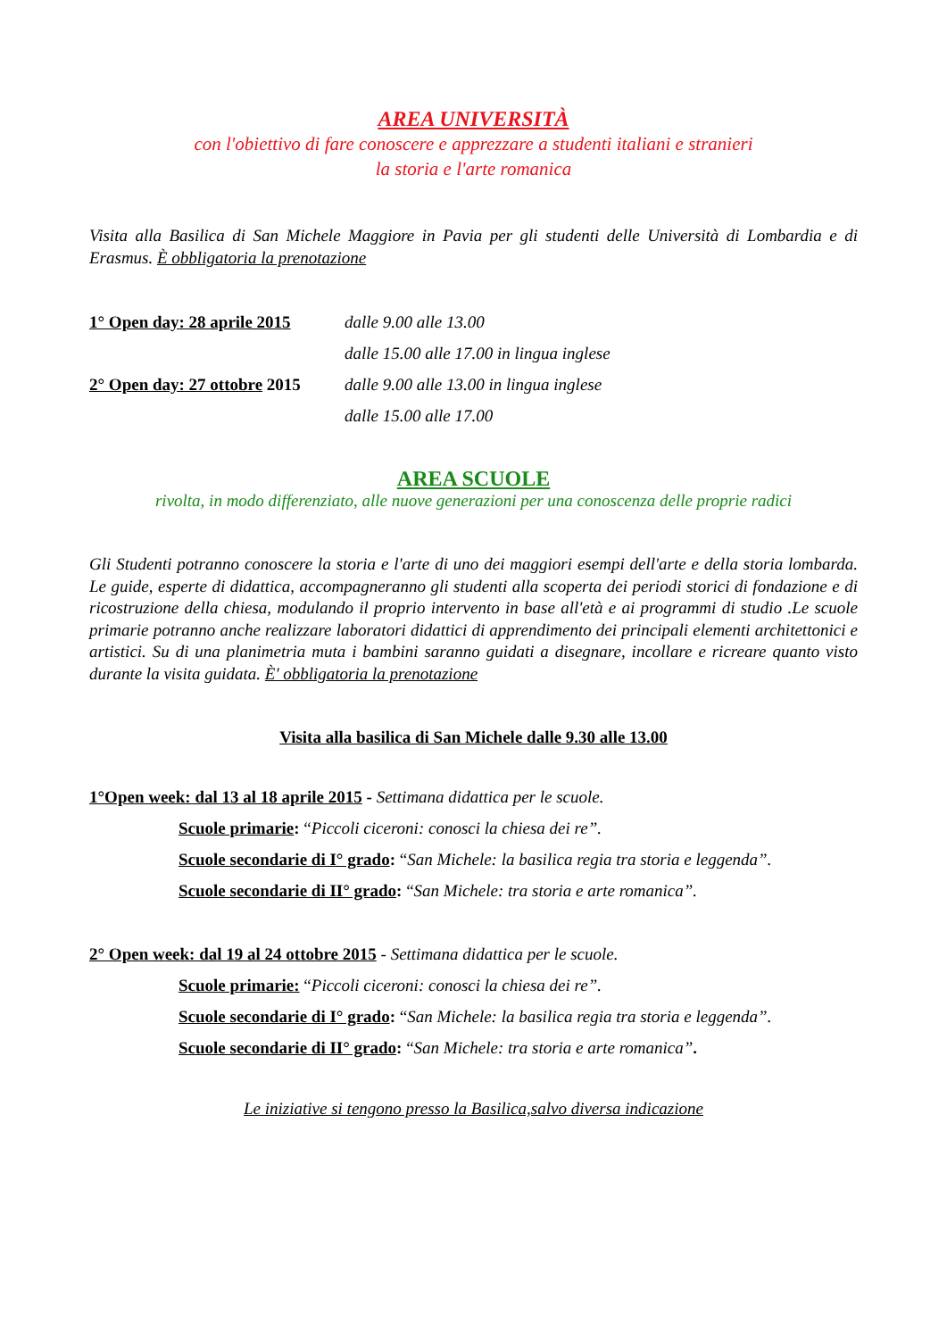AREA UNIVERSITÀ
con l'obiettivo di fare conoscere e apprezzare a studenti italiani e stranieri
la storia e l'arte romanica
Visita alla Basilica di San Michele Maggiore in Pavia per gli studenti delle Università di Lombardia e di Erasmus. È obbligatoria la prenotazione
1° Open day: 28 aprile 2015 dalle 9.00 alle 13.00
dalle 15.00 alle 17.00 in lingua inglese
2° Open day: 27 ottobre 2015 dalle 9.00 alle 13.00 in lingua inglese
dalle 15.00 alle 17.00
AREA SCUOLE
rivolta, in modo differenziato, alle nuove generazioni per una conoscenza delle proprie radici
Gli Studenti potranno conoscere la storia e l'arte di uno dei maggiori esempi dell'arte e della storia lombarda. Le guide, esperte di didattica, accompagneranno gli studenti alla scoperta dei periodi storici di fondazione e di ricostruzione della chiesa, modulando il proprio intervento in base all'età e ai programmi di studio .Le scuole primarie potranno anche realizzare laboratori didattici di apprendimento dei principali elementi architettonici e artistici. Su di una planimetria muta i bambini saranno guidati a disegnare, incollare e ricreare quanto visto durante la visita guidata. È' obbligatoria la prenotazione
Visita alla basilica di San Michele dalle 9.30 alle 13.00
1°Open week: dal 13 al 18 aprile 2015 - Settimana didattica per le scuole.
Scuole primarie: “Piccoli ciceroni: conosci la chiesa dei re”.
Scuole secondarie di I° grado: “San Michele: la basilica regia tra storia e leggenda”.
Scuole secondarie di II° grado: “San Michele: tra storia e arte romanica”.
2° Open week: dal 19 al 24 ottobre 2015 - Settimana didattica per le scuole.
Scuole primarie: “Piccoli ciceroni: conosci la chiesa dei re”.
Scuole secondarie di I° grado: “San Michele: la basilica regia tra storia e leggenda”.
Scuole secondarie di II° grado: “San Michele: tra storia e arte romanica”.
Le iniziative si tengono presso la Basilica,salvo diversa indicazione